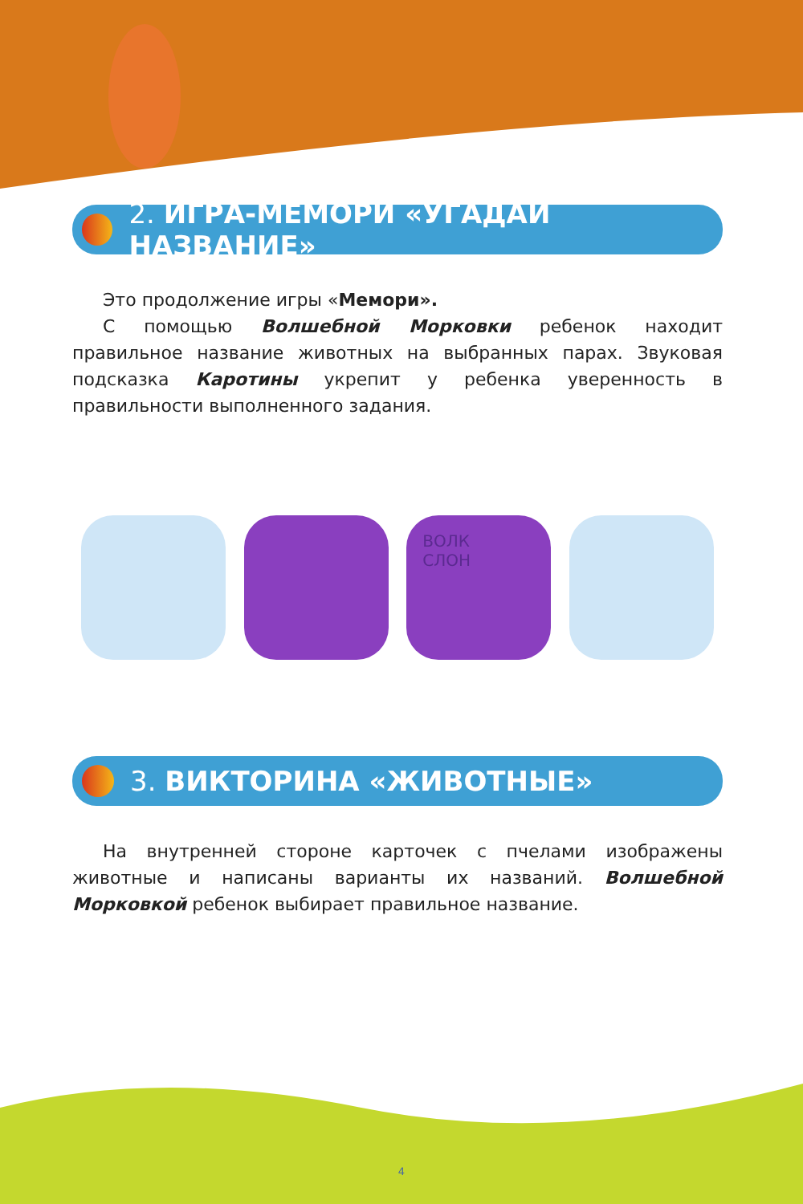2. ИГРА-МЕМОРИ «УГАДАЙ НАЗВАНИЕ»
Это продолжение игры «Мемори».
С помощью Волшебной Морковки ребенок находит правильное название животных на выбранных парах. Звуковая подсказка Каротины укрепит у ребенка уверенность в правильности выполненного задания.
ВОЛК
СЛОН
3. ВИКТОРИНА «ЖИВОТНЫЕ»
На внутренней стороне карточек с пчелами изображены животные и написаны варианты их названий. Волшебной Морковкой ребенок выбирает правильное название.
4